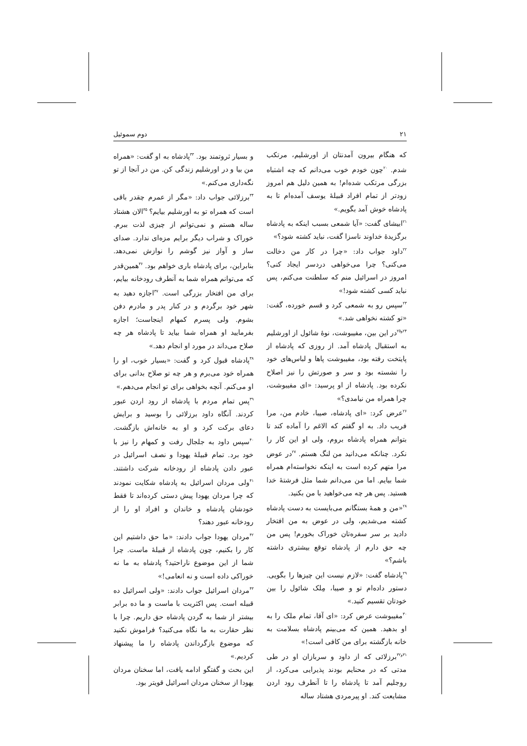۲۱ دوم سموئیل
که هنگام بیرون آمدنتان از اورشلیم، مرتکب شدم. <sup>۲۰</sup>چون خودم خوب می‌دانم که چه اشتباه بزرگی مرتکب شده‌ام! به همین دلیل هم امروز زودتر از تمام افراد قبیلهٔ یوسف آمده‌ام تا به پادشاه خوش آمد بگویم.»
<sup>۲۱</sup> ابیشای گفت: «آیا شمعی بسبب اینکه به پادشاه برگزیدهٔ خداوند ناسزا گفت، نباید کشته شود؟»
<sup>۲۲</sup> داود جواب داد: «چرا در کار من دخالت می‌کنی؟ چرا می‌خواهی دردسر ایجاد کنی؟ امروز در اسرائیل منم که سلطنت می‌کنم، پس نباید کسی کشته شود!»
<sup>۲۳</sup> سپس رو به شمعی کرد و قسم خورده، گفت: «تو کشته نخواهی شد.»
<sup>۲۴و۲۵</sup>در این بین، مفیبوشت، نوهٔ شائول از اورشلیم به استقبال پادشاه آمد. از روزی که پادشاه از پایتخت رفته بود، مفیبوشت پاها و لباس‌های خود را نشسته بود و سر و صورتش را نیز اصلاح نکرده بود. پادشاه از او پرسید: «ای مفیبوشت، چرا همراه من نیامدی؟»
<sup>۲۶</sup> عرض کرد: «ای پادشاه، صیبا، خادم من، مرا فریب داد. به او گفتم که الاغم را آماده کند تا بتوانم همراه پادشاه بروم، ولی او این کار را نکرد. چنانکه می‌دانید من لنگ هستم. <sup>۲۷</sup>در عوض مرا متهم کرده است به اینکه نخواسته‌ام همراه شما بیایم. اما من می‌دانم شما مثل فرشتهٔ خدا هستید. پس هر چه می‌خواهید با من بکنید.
<sup>۲۸</sup> «من و همهٔ بستگانم می‌بایست به دست پادشاه کشته می‌شدیم، ولی در عوض به من افتخار دادید بر سر سفره‌تان خوراک بخورم! پس من چه حق دارم از پادشاه توقع بیشتری داشته باشم؟»
<sup>۲۹</sup> پادشاه گفت: «لازم نیست این چیزها را بگویی. دستور داده‌ام تو و صیبا، مِلک شائول را بین خودتان تقسیم کنید.»
<sup>۳۰</sup> مفیبوشت عرض کرد: «ای آقا، تمام ملک را به او بدهید. همین که می‌بینم پادشاه بسلامت به خانه بازگشته برای من کافی است!»
<sup>۳۱و۳۲</sup>برزلائی که از داود و سربازان او در طی مدتی که در محنایم بودند پذیرایی می‌کرد، از روجلیم آمد تا پادشاه را تا آنطرف رود اردن مشایعت کند. او پیرمردی هشتاد ساله
و بسیار ثروتمند بود. <sup>۳۳</sup>پادشاه به او گفت: «همراه من بیا و در اورشلیم زندگی کن. من در آنجا از تو نگه‌داری می‌کنم.»
<sup>۳۴</sup> برزلائی جواب داد: «مگر از عمرم چقدر باقی است که همراه تو به اورشلیم بیایم؟ <sup>۳۵</sup>الان هشتاد ساله هستم و نمی‌توانم از چیزی لذت ببرم. خوراک و شراب دیگر برایم مزه‌ای ندارد. صدای ساز و آواز نیز گوشم را نوازش نمی‌دهد. بنابراین، برای پادشاه باری خواهم بود. <sup>۳۶</sup>همین‌قدر که می‌توانم همراه شما به آنطرف رودخانه بیایم، برای من افتخار بزرگی است. <sup>۳۷</sup>اجازه دهید به شهر خود برگردم و در کنار پدر و مادرم دفن بشوم. ولی پسرم کمهام اینجاست؛ اجازه بفرمایید او همراه شما بیاید تا پادشاه هر چه صلاح می‌داند در مورد او انجام دهد.»
<sup>۳۸</sup> پادشاه قبول کرد و گفت: «بسیار خوب، او را همراه خود می‌برم و هر چه تو صلاح بدانی برای او می‌کنم. آنچه بخواهی برای تو انجام می‌دهم.»
<sup>۳۹</sup> پس تمام مردم با پادشاه از رود اردن عبور کردند. آنگاه داود برزلائی را بوسید و برایش دعای برکت کرد و او به خانه‌اش بازگشت. <sup>۴۰</sup>سپس داود به جلجال رفت و کمهام را نیز با خود برد. تمام قبیلهٔ یهودا و نصف اسرائیل در عبور دادن پادشاه از رودخانه شرکت داشتند. <sup>۴۱</sup>ولی مردان اسرائیل به پادشاه شکایت نمودند که چرا مردان یهودا پیش دستی کرده‌اند تا فقط خودشان پادشاه و خاندان و افراد او را از رودخانه عبور دهند؟
<sup>۴۲</sup> مردان یهودا جواب دادند: «ما حق داشتیم این کار را بکنیم، چون پادشاه از قبیلهٔ ماست. چرا شما از این موضوع ناراحتید؟ پادشاه به ما نه خوراکی داده است و نه انعامی!»
<sup>۴۳</sup> مردان اسرائیل جواب دادند: «ولی اسرائیل ده قبیله است. پس اکثریت با ماست و ما ده برابر بیشتر از شما به گردن پادشاه حق داریم. چرا با نظر حقارت به ما نگاه می‌کنید؟ فراموش نکنید که موضوع بازگرداندن پادشاه را ما پیشنهاد کردیم.»
این بحث و گفتگو ادامه یافت، اما سخنان مردان یهودا از سخنان مردان اسرائیل قویتر بود.